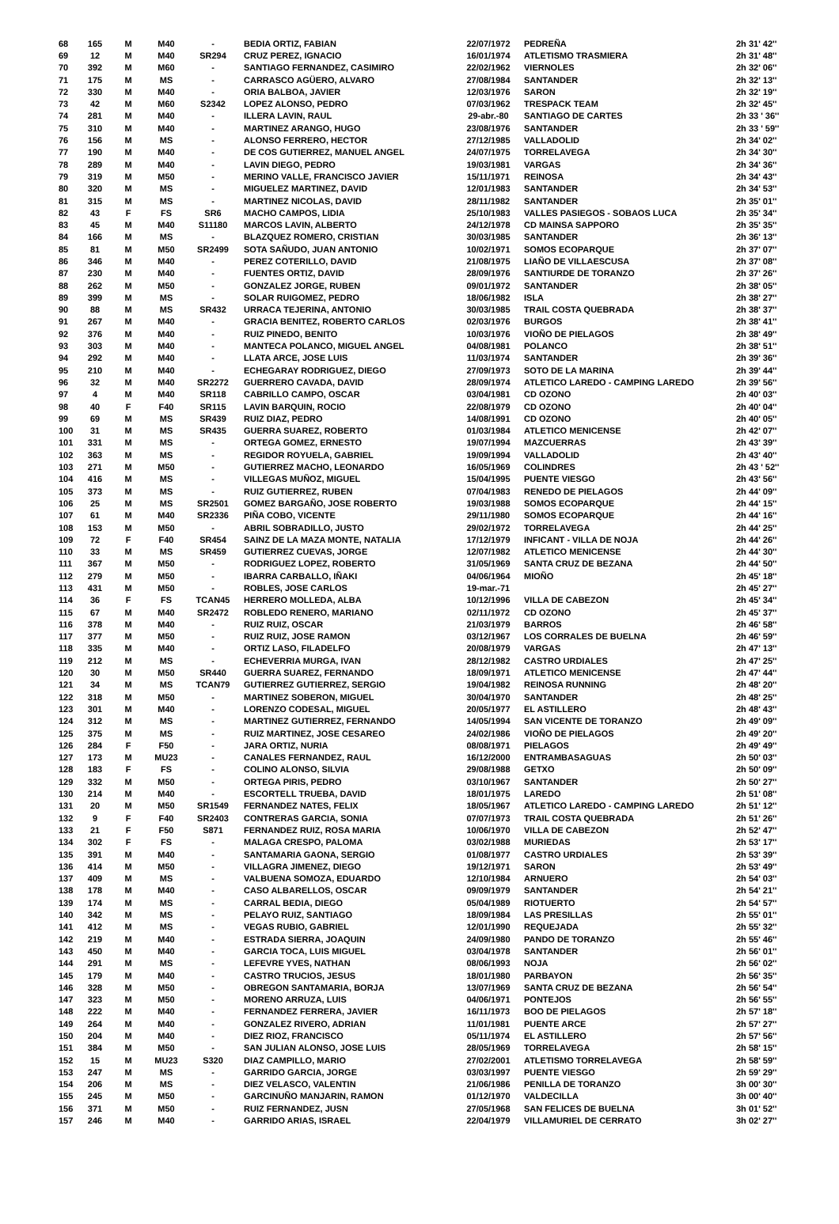| 68 | 165 | M | M40 | - | BEDIA ORTIZ, FABIAN | 22/07/1972 | PEDREÑA | 2h 31' 42'' |
| 69 | 12 | M | M40 | SR294 | CRUZ PEREZ, IGNACIO | 16/01/1974 | ATLETISMO TRASMIERA | 2h 31' 48'' |
| 70 | 392 | M | M60 | - | SANTIAGO FERNANDEZ, CASIMIRO | 22/02/1962 | VIERNOLES | 2h 32' 06'' |
| 71 | 175 | M | MS | - | CARRASCO AGÜERO, ALVARO | 27/08/1984 | SANTANDER | 2h 32' 13'' |
| 72 | 330 | M | M40 | - | ORIA BALBOA, JAVIER | 12/03/1976 | SARON | 2h 32' 19'' |
| 73 | 42 | M | M60 | S2342 | LOPEZ ALONSO, PEDRO | 07/03/1962 | TRESPACK TEAM | 2h 32' 45'' |
| 74 | 281 | M | M40 | - | ILLERA LAVIN, RAUL | 29-abr.-80 | SANTIAGO DE CARTES | 2h 33 ' 36'' |
| 75 | 310 | M | M40 | - | MARTINEZ ARANGO, HUGO | 23/08/1976 | SANTANDER | 2h 33 ' 59'' |
| 76 | 156 | M | MS | - | ALONSO FERRERO, HECTOR | 27/12/1985 | VALLADOLID | 2h 34' 02'' |
| 77 | 190 | M | M40 | - | DE COS GUTIERREZ, MANUEL ANGEL | 24/07/1975 | TORRELAVEGA | 2h 34' 30'' |
| 78 | 289 | M | M40 | - | LAVIN DIEGO, PEDRO | 19/03/1981 | VARGAS | 2h 34' 36'' |
| 79 | 319 | M | M50 | - | MERINO VALLE, FRANCISCO JAVIER | 15/11/1971 | REINOSA | 2h 34' 43'' |
| 80 | 320 | M | MS | - | MIGUELEZ MARTINEZ, DAVID | 12/01/1983 | SANTANDER | 2h 34' 53'' |
| 81 | 315 | M | MS | - | MARTINEZ NICOLAS, DAVID | 28/11/1982 | SANTANDER | 2h 35' 01'' |
| 82 | 43 | F | FS | SR6 | MACHO CAMPOS, LIDIA | 25/10/1983 | VALLES PASIEGOS - SOBAOS LUCA | 2h 35' 34'' |
| 83 | 45 | M | M40 | S11180 | MARCOS LAVIN, ALBERTO | 24/12/1978 | CD MAINSA SAPPORO | 2h 35' 35'' |
| 84 | 166 | M | MS | - | BLAZQUEZ ROMERO, CRISTIAN | 30/03/1985 | SANTANDER | 2h 36' 13'' |
| 85 | 81 | M | M50 | SR2499 | SOTA SAÑUDO, JUAN ANTONIO | 10/02/1971 | SOMOS ECOPARQUE | 2h 37' 07'' |
| 86 | 346 | M | M40 | - | PEREZ COTERILLO, DAVID | 21/08/1975 | LIAÑO DE VILLAESCUSA | 2h 37' 08'' |
| 87 | 230 | M | M40 | - | FUENTES ORTIZ, DAVID | 28/09/1976 | SANTIURDE DE TORANZO | 2h 37' 26'' |
| 88 | 262 | M | M50 | - | GONZALEZ JORGE, RUBEN | 09/01/1972 | SANTANDER | 2h 38' 05'' |
| 89 | 399 | M | MS | - | SOLAR RUIGOMEZ, PEDRO | 18/06/1982 | ISLA | 2h 38' 27'' |
| 90 | 88 | M | MS | SR432 | URRACA TEJERINA, ANTONIO | 30/03/1985 | TRAIL COSTA QUEBRADA | 2h 38' 37'' |
| 91 | 267 | M | M40 | - | GRACIA BENITEZ, ROBERTO CARLOS | 02/03/1976 | BURGOS | 2h 38' 41'' |
| 92 | 376 | M | M40 | - | RUIZ PINEDO, BENITO | 10/03/1976 | VIOÑO DE PIELAGOS | 2h 38' 49'' |
| 93 | 303 | M | M40 | - | MANTECA POLANCO, MIGUEL ANGEL | 04/08/1981 | POLANCO | 2h 38' 51'' |
| 94 | 292 | M | M40 | - | LLATA ARCE, JOSE LUIS | 11/03/1974 | SANTANDER | 2h 39' 36'' |
| 95 | 210 | M | M40 | - | ECHEGARAY RODRIGUEZ, DIEGO | 27/09/1973 | SOTO DE LA MARINA | 2h 39' 44'' |
| 96 | 32 | M | M40 | SR2272 | GUERRERO CAVADA, DAVID | 28/09/1974 | ATLETICO LAREDO - CAMPING LAREDO | 2h 39' 56'' |
| 97 | 4 | M | M40 | SR118 | CABRILLO CAMPO, OSCAR | 03/04/1981 | CD OZONO | 2h 40' 03'' |
| 98 | 40 | F | F40 | SR115 | LAVIN BARQUIN, ROCIO | 22/08/1979 | CD OZONO | 2h 40' 04'' |
| 99 | 69 | M | MS | SR439 | RUIZ DIAZ, PEDRO | 14/08/1991 | CD OZONO | 2h 40' 05'' |
| 100 | 31 | M | MS | SR435 | GUERRA SUAREZ, ROBERTO | 01/03/1984 | ATLETICO MENICENSE | 2h 42' 07'' |
| 101 | 331 | M | MS | - | ORTEGA GOMEZ, ERNESTO | 19/07/1994 | MAZCUERRAS | 2h 43' 39'' |
| 102 | 363 | M | MS | - | REGIDOR ROYUELA, GABRIEL | 19/09/1994 | VALLADOLID | 2h 43' 40'' |
| 103 | 271 | M | M50 | - | GUTIERREZ MACHO, LEONARDO | 16/05/1969 | COLINDRES | 2h 43 ' 52'' |
| 104 | 416 | M | MS | - | VILLEGAS MUÑOZ, MIGUEL | 15/04/1995 | PUENTE VIESGO | 2h 43' 56'' |
| 105 | 373 | M | MS | - | RUIZ GUTIERREZ, RUBEN | 07/04/1983 | RENEDO DE PIELAGOS | 2h 44' 09'' |
| 106 | 25 | M | MS | SR2501 | GOMEZ BARGAÑO, JOSE ROBERTO | 19/03/1988 | SOMOS ECOPARQUE | 2h 44' 15'' |
| 107 | 61 | M | M40 | SR2336 | PIÑA COBO, VICENTE | 29/11/1980 | SOMOS ECOPARQUE | 2h 44' 16'' |
| 108 | 153 | M | M50 | - | ABRIL SOBRADILLO, JUSTO | 29/02/1972 | TORRELAVEGA | 2h 44' 25'' |
| 109 | 72 | F | F40 | SR454 | SAINZ DE LA MAZA MONTE, NATALIA | 17/12/1979 | INFICANT - VILLA DE NOJA | 2h 44' 26'' |
| 110 | 33 | M | MS | SR459 | GUTIERREZ CUEVAS, JORGE | 12/07/1982 | ATLETICO MENICENSE | 2h 44' 30'' |
| 111 | 367 | M | M50 | - | RODRIGUEZ LOPEZ, ROBERTO | 31/05/1969 | SANTA CRUZ DE BEZANA | 2h 44' 50'' |
| 112 | 279 | M | M50 | - | IBARRA CARBALLO, IÑAKI | 04/06/1964 | MIOÑO | 2h 45' 18'' |
| 113 | 431 | M | M50 | - | ROBLES, JOSE CARLOS | 19-mar.-71 | | 2h 45' 27'' |
| 114 | 36 | F | FS | TCAN45 | HERRERO MOLLEDA, ALBA | 10/12/1996 | VILLA DE CABEZON | 2h 45' 34'' |
| 115 | 67 | M | M40 | SR2472 | ROBLEDO RENERO, MARIANO | 02/11/1972 | CD OZONO | 2h 45' 37'' |
| 116 | 378 | M | M40 | - | RUIZ RUIZ, OSCAR | 21/03/1979 | BARROS | 2h 46' 58'' |
| 117 | 377 | M | M50 | - | RUIZ RUIZ, JOSE RAMON | 03/12/1967 | LOS CORRALES DE BUELNA | 2h 46' 59'' |
| 118 | 335 | M | M40 | - | ORTIZ LASO, FILADELFO | 20/08/1979 | VARGAS | 2h 47' 13'' |
| 119 | 212 | M | MS | - | ECHEVERRIA MURGA, IVAN | 28/12/1982 | CASTRO URDIALES | 2h 47' 25'' |
| 120 | 30 | M | M50 | SR440 | GUERRA SUAREZ, FERNANDO | 18/09/1971 | ATLETICO MENICENSE | 2h 47' 44'' |
| 121 | 34 | M | MS | TCAN79 | GUTIERREZ GUTIERREZ, SERGIO | 19/04/1982 | REINOSA RUNNING | 2h 48' 20'' |
| 122 | 318 | M | M50 | - | MARTINEZ SOBERON, MIGUEL | 30/04/1970 | SANTANDER | 2h 48' 25'' |
| 123 | 301 | M | M40 | - | LORENZO CODESAL, MIGUEL | 20/05/1977 | EL ASTILLERO | 2h 48' 43'' |
| 124 | 312 | M | MS | - | MARTINEZ GUTIERREZ, FERNANDO | 14/05/1994 | SAN VICENTE DE TORANZO | 2h 49' 09'' |
| 125 | 375 | M | MS | - | RUIZ MARTINEZ, JOSE CESAREO | 24/02/1986 | VIOÑO DE PIELAGOS | 2h 49' 20'' |
| 126 | 284 | F | F50 | - | JARA ORTIZ, NURIA | 08/08/1971 | PIELAGOS | 2h 49' 49'' |
| 127 | 173 | M | MU23 | - | CANALES FERNANDEZ, RAUL | 16/12/2000 | ENTRAMBASAGUAS | 2h 50' 03'' |
| 128 | 183 | F | FS | - | COLINO ALONSO, SILVIA | 29/08/1988 | GETXO | 2h 50' 09'' |
| 129 | 332 | M | M50 | - | ORTEGA PIRIS, PEDRO | 03/10/1967 | SANTANDER | 2h 50' 27'' |
| 130 | 214 | M | M40 | - | ESCORTELL TRUEBA, DAVID | 18/01/1975 | LAREDO | 2h 51' 08'' |
| 131 | 20 | M | M50 | SR1549 | FERNANDEZ NATES, FELIX | 18/05/1967 | ATLETICO LAREDO - CAMPING LAREDO | 2h 51' 12'' |
| 132 | 9 | F | F40 | SR2403 | CONTRERAS GARCIA, SONIA | 07/07/1973 | TRAIL COSTA QUEBRADA | 2h 51' 26'' |
| 133 | 21 | F | F50 | S871 | FERNANDEZ RUIZ, ROSA MARIA | 10/06/1970 | VILLA DE CABEZON | 2h 52' 47'' |
| 134 | 302 | F | FS | - | MALAGA CRESPO, PALOMA | 03/02/1988 | MURIEDAS | 2h 53' 17'' |
| 135 | 391 | M | M40 | - | SANTAMARIA GAONA, SERGIO | 01/08/1977 | CASTRO URDIALES | 2h 53' 39'' |
| 136 | 414 | M | M50 | - | VILLAGRA JIMENEZ, DIEGO | 19/12/1971 | SARON | 2h 53' 49'' |
| 137 | 409 | M | MS | - | VALBUENA SOMOZA, EDUARDO | 12/10/1984 | ARNUERO | 2h 54' 03'' |
| 138 | 178 | M | M40 | - | CASO ALBARELLOS, OSCAR | 09/09/1979 | SANTANDER | 2h 54' 21'' |
| 139 | 174 | M | MS | - | CARRAL BEDIA, DIEGO | 05/04/1989 | RIOTUERTO | 2h 54' 57'' |
| 140 | 342 | M | MS | - | PELAYO RUIZ, SANTIAGO | 18/09/1984 | LAS PRESILLAS | 2h 55' 01'' |
| 141 | 412 | M | MS | - | VEGAS RUBIO, GABRIEL | 12/01/1990 | REQUEJADA | 2h 55' 32'' |
| 142 | 219 | M | M40 | - | ESTRADA SIERRA, JOAQUIN | 24/09/1980 | PANDO DE TORANZO | 2h 55' 46'' |
| 143 | 450 | M | M40 | - | GARCIA TOCA, LUIS MIGUEL | 03/04/1978 | SANTANDER | 2h 56' 01'' |
| 144 | 291 | M | MS | - | LEFEVRE YVES, NATHAN | 08/06/1993 | NOJA | 2h 56' 02'' |
| 145 | 179 | M | M40 | - | CASTRO TRUCIOS, JESUS | 18/01/1980 | PARBAYON | 2h 56' 35'' |
| 146 | 328 | M | M50 | - | OBREGON SANTAMARIA, BORJA | 13/07/1969 | SANTA CRUZ DE BEZANA | 2h 56' 54'' |
| 147 | 323 | M | M50 | - | MORENO ARRUZA, LUIS | 04/06/1971 | PONTEJOS | 2h 56' 55'' |
| 148 | 222 | M | M40 | - | FERNANDEZ FERRERA, JAVIER | 16/11/1973 | BOO DE PIELAGOS | 2h 57' 18'' |
| 149 | 264 | M | M40 | - | GONZALEZ RIVERO, ADRIAN | 11/01/1981 | PUENTE ARCE | 2h 57' 27'' |
| 150 | 204 | M | M40 | - | DIEZ RIOZ, FRANCISCO | 05/11/1974 | EL ASTILLERO | 2h 57' 56'' |
| 151 | 384 | M | M50 | - | SAN JULIAN ALONSO, JOSE LUIS | 28/05/1969 | TORRELAVEGA | 2h 58' 15'' |
| 152 | 15 | M | MU23 | S320 | DIAZ CAMPILLO, MARIO | 27/02/2001 | ATLETISMO TORRELAVEGA | 2h 58' 59'' |
| 153 | 247 | M | MS | - | GARRIDO GARCIA, JORGE | 03/03/1997 | PUENTE VIESGO | 2h 59' 29'' |
| 154 | 206 | M | MS | - | DIEZ VELASCO, VALENTIN | 21/06/1986 | PENILLA DE TORANZO | 3h 00' 30'' |
| 155 | 245 | M | M50 | - | GARCINUÑO MANJARIN, RAMON | 01/12/1970 | VALDECILLA | 3h 00' 40'' |
| 156 | 371 | M | M50 | - | RUIZ FERNANDEZ, JUSN | 27/05/1968 | SAN FELICES DE BUELNA | 3h 01' 52'' |
| 157 | 246 | M | M40 | - | GARRIDO ARIAS, ISRAEL | 22/04/1979 | VILLAMURIEL DE CERRATO | 3h 02' 27'' |